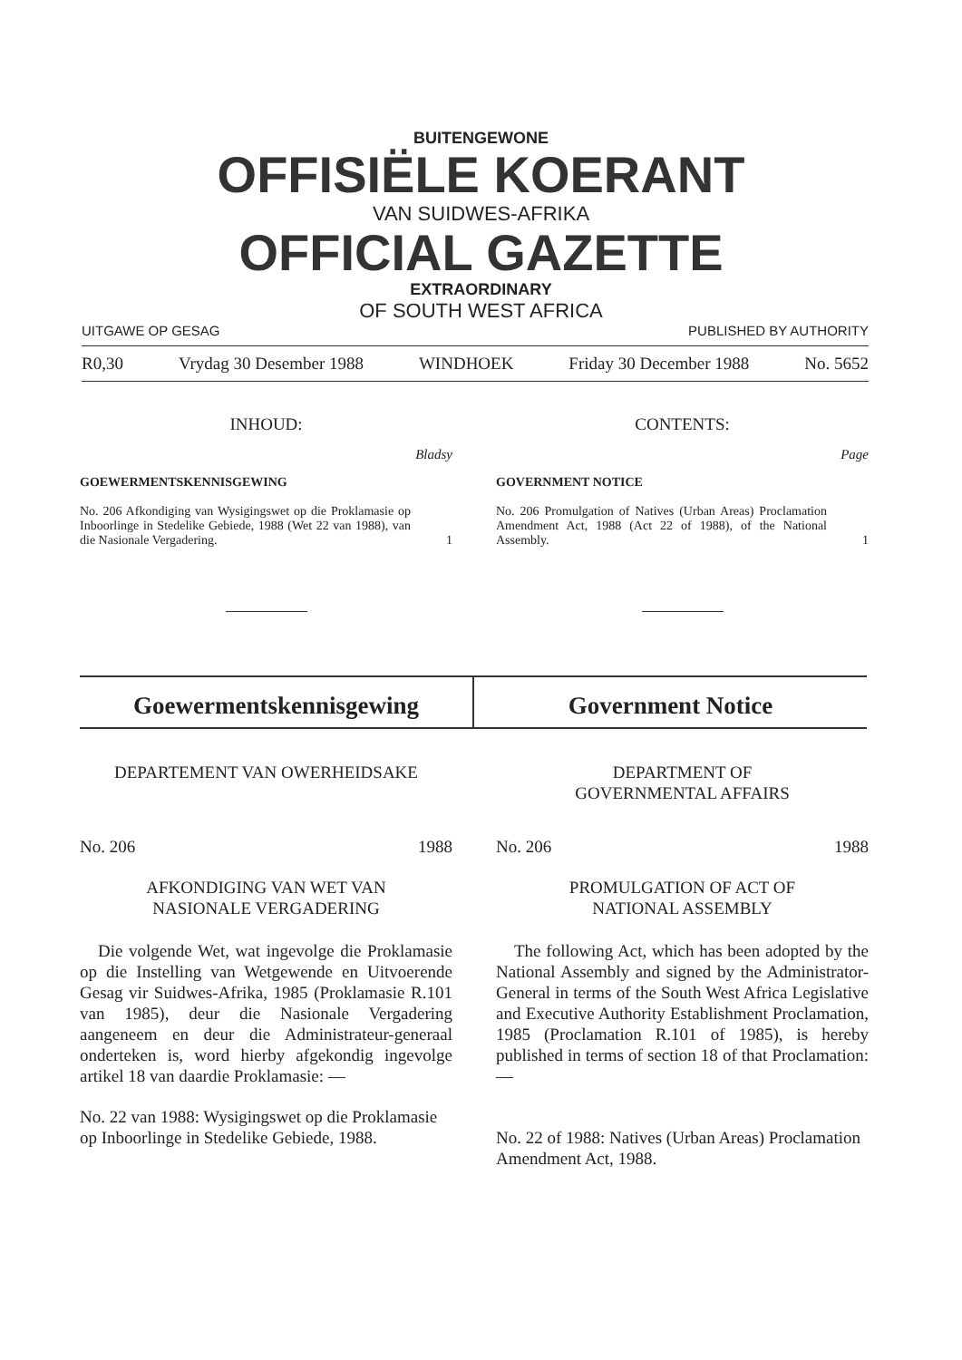BUITENGEWONE
OFFISIËLE KOERANT
VAN SUIDWES-AFRIKA
OFFICIAL GAZETTE
EXTRAORDINARY
OF SOUTH WEST AFRICA
UITGAWE OP GESAG PUBLISHED BY AUTHORITY
R0,30 Vrydag 30 Desember 1988 WINDHOEK Friday 30 December 1988 No. 5652
INHOUD:
Bladsy
GOEWERMENTSKENNISGEWING
No. 206 Afkondiging van Wysigingswet op die Proklamasie op Inboorlinge in Stedelike Gebiede, 1988 (Wet 22 van 1988), van die Nasionale Vergadering.
1
CONTENTS:
Page
GOVERNMENT NOTICE
No. 206 Promulgation of Natives (Urban Areas) Proclamation Amendment Act, 1988 (Act 22 of 1988), of the National Assembly.
1
Goewermentskennisgewing Government Notice
DEPARTEMENT VAN OWERHEIDSAKE
No. 206 1988
AFKONDIGING VAN WET VAN
NASIONALE VERGADERING
Die volgende Wet, wat ingevolge die Proklamasie op die Instelling van Wetgewende en Uitvoerende Gesag vir Suidwes-Afrika, 1985 (Proklamasie R.101 van 1985), deur die Nasionale Vergadering aangeneem en deur die Administrateur-generaal onderteken is, word hierby afgekondig ingevolge artikel 18 van daardie Proklamasie: —
No. 22 van 1988: Wysigingswet op die Proklamasie op Inboorlinge in Stedelike Gebiede, 1988.
DEPARTMENT OF
GOVERNMENTAL AFFAIRS
No. 206 1988
PROMULGATION OF ACT OF
NATIONAL ASSEMBLY
The following Act, which has been adopted by the National Assembly and signed by the Administrator-General in terms of the South West Africa Legislative and Executive Authority Establishment Proclamation, 1985 (Proclamation R.101 of 1985), is hereby published in terms of section 18 of that Proclamation: —
No. 22 of 1988: Natives (Urban Areas) Proclamation Amendment Act, 1988.